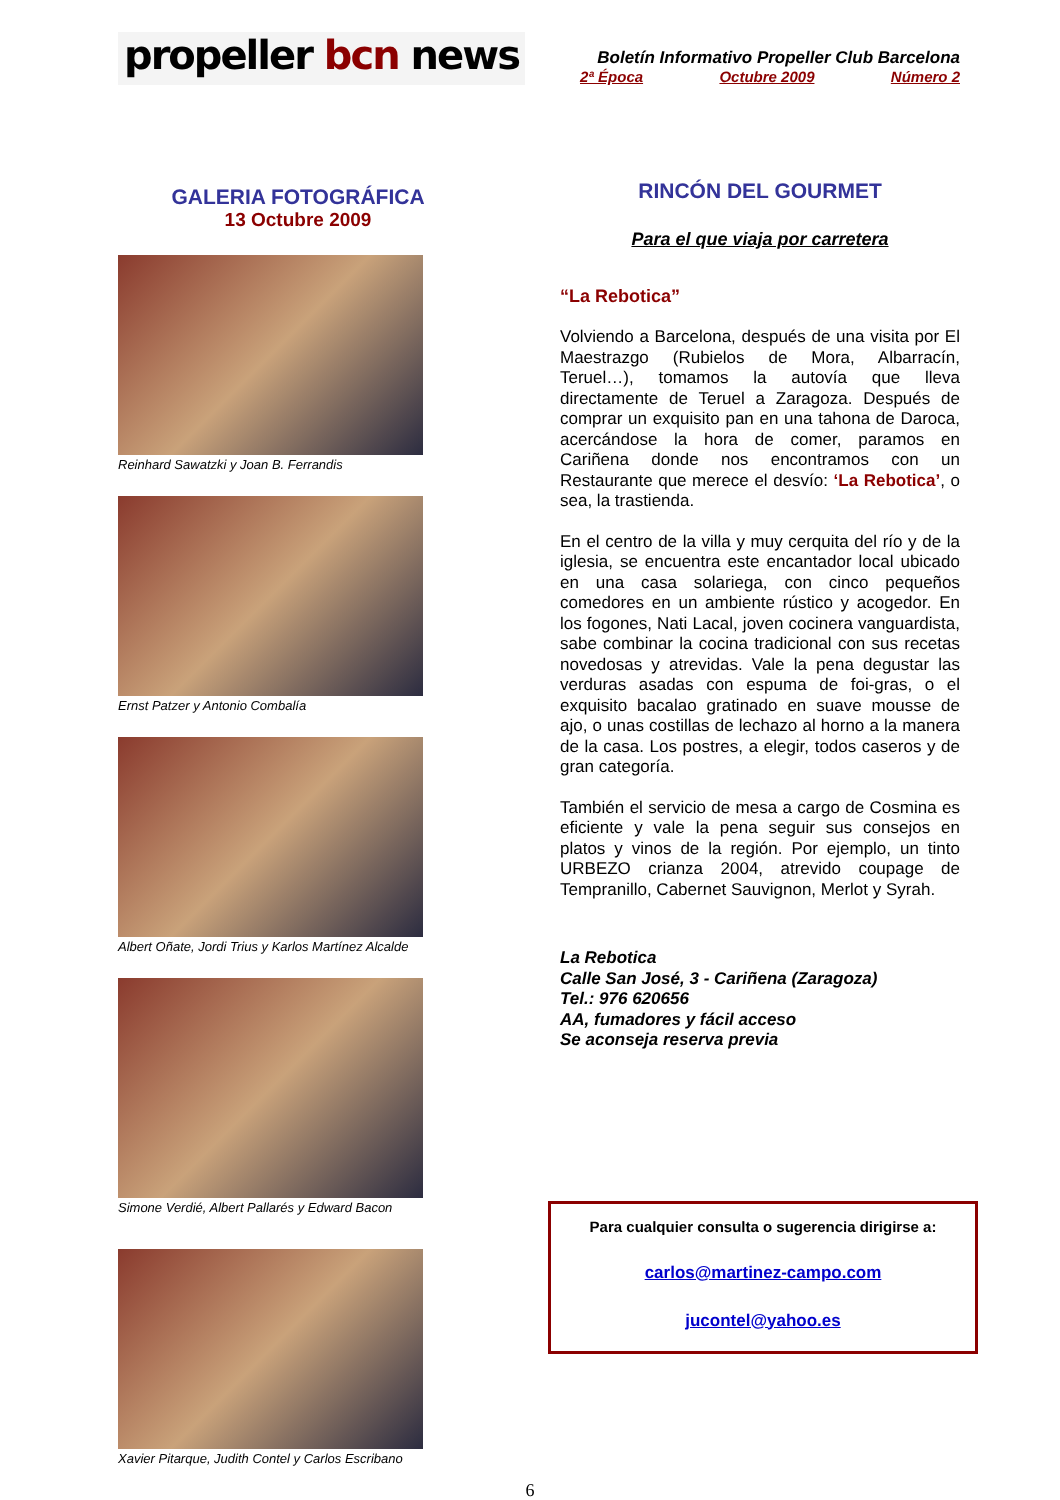propeller bcn news
Boletín Informativo Propeller Club Barcelona
2ª Época Octubre 2009 Número 2
GALERIA FOTOGRÁFICA
13 Octubre 2009
Reinhard Sawatzki y Joan B. Ferrandis
Ernst Patzer y Antonio Combalía
Albert Oñate, Jordi Trius y Karlos Martínez Alcalde
Simone Verdié, Albert Pallarés y Edward Bacon
Xavier Pitarque, Judith Contel y Carlos Escribano
RINCÓN DEL GOURMET
Para el que viaja por carretera
“La Rebotica”
Volviendo a Barcelona, después de una visita por El Maestrazgo (Rubielos de Mora, Albarracín, Teruel…), tomamos la autovía que lleva directamente de Teruel a Zaragoza. Después de comprar un exquisito pan en una tahona de Daroca, acercándose la hora de comer, paramos en Cariñena donde nos encontramos con un Restaurante que merece el desvío: ‘La Rebotica’, o sea, la trastienda.
En el centro de la villa y muy cerquita del río y de la iglesia, se encuentra este encantador local ubicado en una casa solariega, con cinco pequeños comedores en un ambiente rústico y acogedor. En los fogones, Nati Lacal, joven cocinera vanguardista, sabe combinar la cocina tradicional con sus recetas novedosas y atrevidas. Vale la pena degustar las verduras asadas con espuma de foi-gras, o el exquisito bacalao gratinado en suave mousse de ajo, o unas costillas de lechazo al horno a la manera de la casa. Los postres, a elegir, todos caseros y de gran categoría.
También el servicio de mesa a cargo de Cosmina es eficiente y vale la pena seguir sus consejos en platos y vinos de la región. Por ejemplo, un tinto URBEZO crianza 2004, atrevido coupage de Tempranillo, Cabernet Sauvignon, Merlot y Syrah.
La Rebotica
Calle San José, 3 - Cariñena (Zaragoza)
Tel.: 976 620656
AA, fumadores y fácil acceso
Se aconseja reserva previa
Para cualquier consulta o sugerencia dirigirse a:
carlos@martinez-campo.com
jucontel@yahoo.es
6